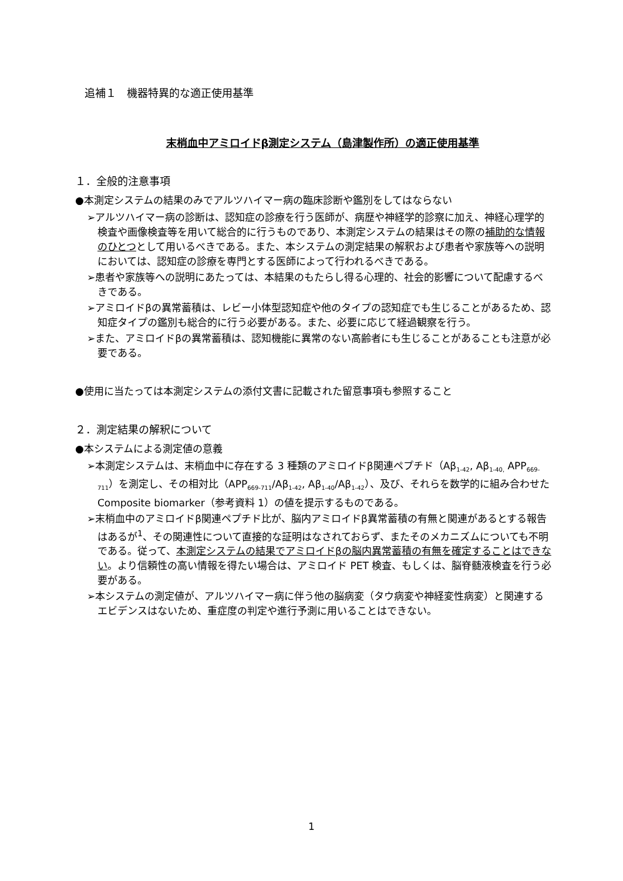追補１　機器特異的な適正使用基準
末梢血中アミロイドβ測定システム（島津製作所）の適正使用基準
１．全般的注意事項
●本測定システムの結果のみでアルツハイマー病の臨床診断や鑑別をしてはならない
➢アルツハイマー病の診断は、認知症の診療を行う医師が、病歴や神経学的診察に加え、神経心理学的検査や画像検査等を用いて総合的に行うものであり、本測定システムの結果はその際の補助的な情報のひとつとして用いるべきである。また、本システムの測定結果の解釈および患者や家族等への説明においては、認知症の診療を専門とする医師によって行われるべきである。
➢患者や家族等への説明にあたっては、本結果のもたらし得る心理的、社会的影響について配慮するべきである。
➢アミロイドβの異常蓄積は、レビー小体型認知症や他のタイプの認知症でも生じることがあるため、認知症タイプの鑑別も総合的に行う必要がある。また、必要に応じて経過観察を行う。
➢また、アミロイドβの異常蓄積は、認知機能に異常のない高齢者にも生じることがあることも注意が必要である。
●使用に当たっては本測定システムの添付文書に記載された留意事項も参照すること
２．測定結果の解釈について
●本システムによる測定値の意義
➢本測定システムは、末梢血中に存在する 3 種類のアミロイドβ関連ペプチド（Aβ<sub>1-42</sub>, Aβ<sub>1-40,</sub> APP<sub>669-711</sub>）を測定し、その相対比（APP<sub>669-711</sub>/Aβ<sub>1-42</sub>, Aβ<sub>1-40</sub>/Aβ<sub>1-42</sub>）、及び、それらを数学的に組み合わせた Composite biomarker（参考資料 1）の値を提示するものである。
➢末梢血中のアミロイドβ関連ペプチド比が、脳内アミロイドβ異常蓄積の有無と関連があるとする報告はあるが<sup>1</sup>、その関連性について直接的な証明はなされておらず、またそのメカニズムについても不明である。従って、本測定システムの結果でアミロイドβの脳内異常蓄積の有無を確定することはできない。より信頼性の高い情報を得たい場合は、アミロイド PET 検査、もしくは、脳脊髄液検査を行う必要がある。
➢本システムの測定値が、アルツハイマー病に伴う他の脳病変（タウ病変や神経変性病変）と関連するエビデンスはないため、重症度の判定や進行予測に用いることはできない。
1